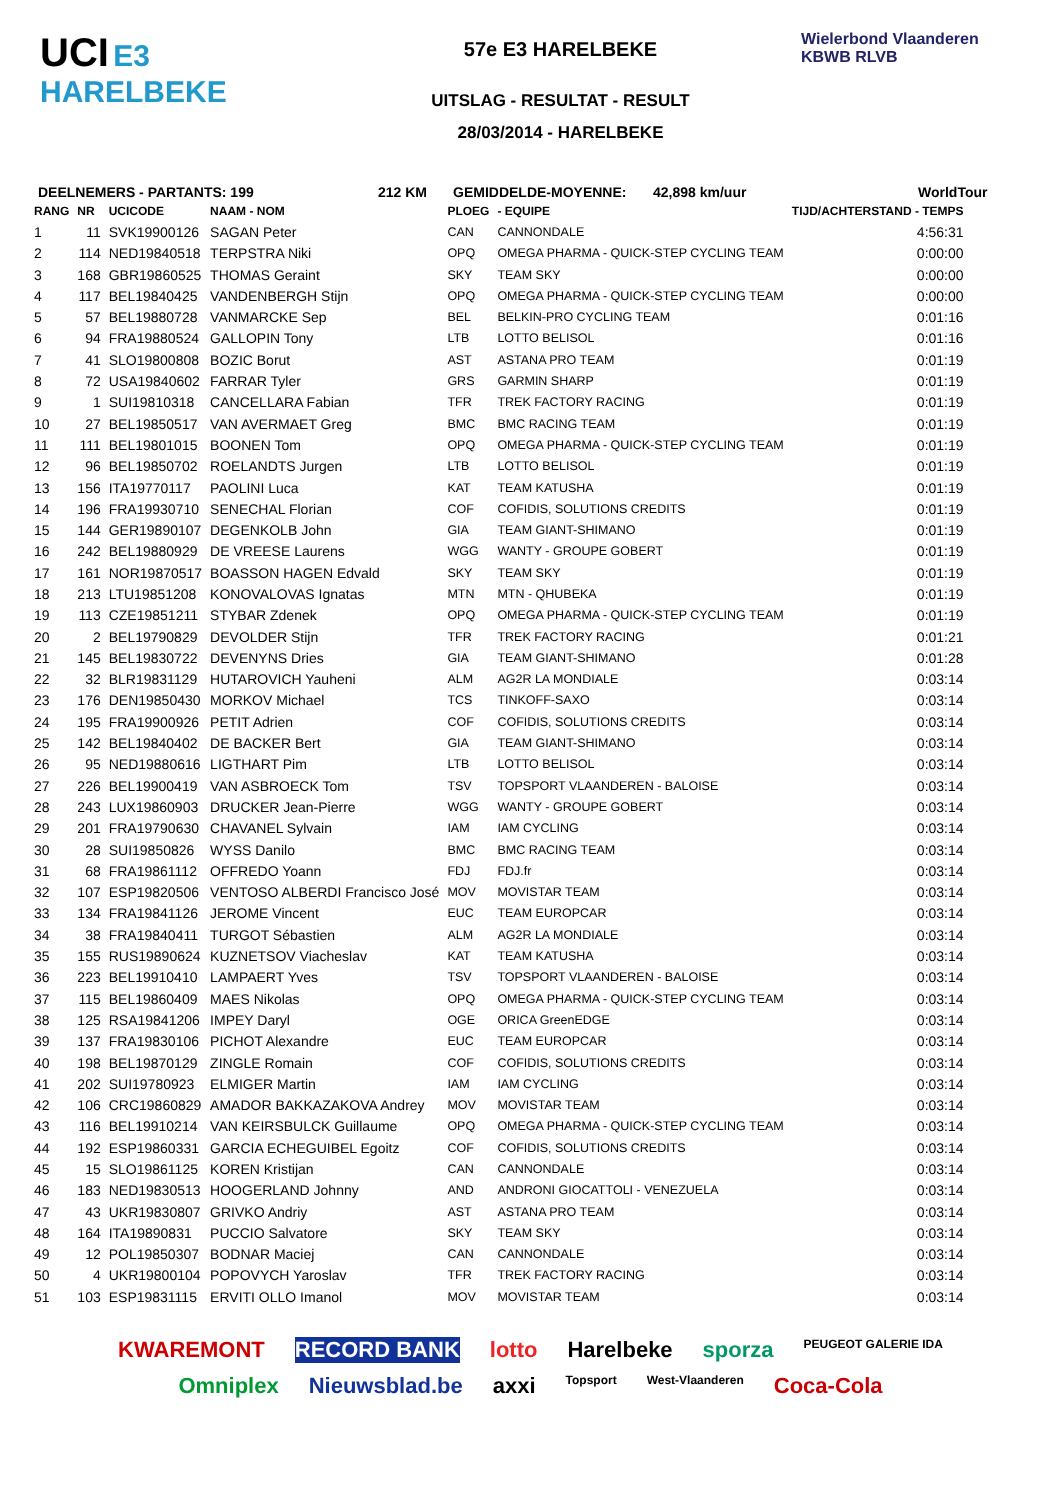UCI E3 HARELBEKE
57e E3 HARELBEKE
UITSLAG - RESULTAT - RESULT
28/03/2014 - HARELBEKE
Wielerbond Vlaanderen KBWB RLVB
DEELNEMERS - PARTANTS: 199 212 KM GEMIDDELDE-MOYENNE: 42,898 km/uur WorldTour
| RANG | NR | UCICODE | NAAM - NOM | PLOEG | - EQUIPE | TIJD/ACHTERSTAND - TEMPS |
| --- | --- | --- | --- | --- | --- | --- |
| 1 | 11 | SVK19900126 | SAGAN Peter | CAN | CANNONDALE | 4:56:31 |
| 2 | 114 | NED19840518 | TERPSTRA Niki | OPQ | OMEGA PHARMA - QUICK-STEP CYCLING TEAM | 0:00:00 |
| 3 | 168 | GBR19860525 | THOMAS Geraint | SKY | TEAM SKY | 0:00:00 |
| 4 | 117 | BEL19840425 | VANDENBERGH Stijn | OPQ | OMEGA PHARMA - QUICK-STEP CYCLING TEAM | 0:00:00 |
| 5 | 57 | BEL19880728 | VANMARCKE Sep | BEL | BELKIN-PRO CYCLING TEAM | 0:01:16 |
| 6 | 94 | FRA19880524 | GALLOPIN Tony | LTB | LOTTO BELISOL | 0:01:16 |
| 7 | 41 | SLO19800808 | BOZIC Borut | AST | ASTANA PRO TEAM | 0:01:19 |
| 8 | 72 | USA19840602 | FARRAR Tyler | GRS | GARMIN SHARP | 0:01:19 |
| 9 | 1 | SUI19810318 | CANCELLARA Fabian | TFR | TREK FACTORY RACING | 0:01:19 |
| 10 | 27 | BEL19850517 | VAN AVERMAET Greg | BMC | BMC RACING TEAM | 0:01:19 |
| 11 | 111 | BEL19801015 | BOONEN Tom | OPQ | OMEGA PHARMA - QUICK-STEP CYCLING TEAM | 0:01:19 |
| 12 | 96 | BEL19850702 | ROELANDTS Jurgen | LTB | LOTTO BELISOL | 0:01:19 |
| 13 | 156 | ITA19770117 | PAOLINI Luca | KAT | TEAM KATUSHA | 0:01:19 |
| 14 | 196 | FRA19930710 | SENECHAL Florian | COF | COFIDIS, SOLUTIONS CREDITS | 0:01:19 |
| 15 | 144 | GER19890107 | DEGENKOLB John | GIA | TEAM GIANT-SHIMANO | 0:01:19 |
| 16 | 242 | BEL19880929 | DE VREESE Laurens | WGG | WANTY - GROUPE GOBERT | 0:01:19 |
| 17 | 161 | NOR19870517 | BOASSON HAGEN Edvald | SKY | TEAM SKY | 0:01:19 |
| 18 | 213 | LTU19851208 | KONOVALOVAS Ignatas | MTN | MTN - QHUBEKA | 0:01:19 |
| 19 | 113 | CZE19851211 | STYBAR Zdenek | OPQ | OMEGA PHARMA - QUICK-STEP CYCLING TEAM | 0:01:19 |
| 20 | 2 | BEL19790829 | DEVOLDER Stijn | TFR | TREK FACTORY RACING | 0:01:21 |
| 21 | 145 | BEL19830722 | DEVENYNS Dries | GIA | TEAM GIANT-SHIMANO | 0:01:28 |
| 22 | 32 | BLR19831129 | HUTAROVICH Yauheni | ALM | AG2R LA MONDIALE | 0:03:14 |
| 23 | 176 | DEN19850430 | MORKOV Michael | TCS | TINKOFF-SAXO | 0:03:14 |
| 24 | 195 | FRA19900926 | PETIT Adrien | COF | COFIDIS, SOLUTIONS CREDITS | 0:03:14 |
| 25 | 142 | BEL19840402 | DE BACKER Bert | GIA | TEAM GIANT-SHIMANO | 0:03:14 |
| 26 | 95 | NED19880616 | LIGTHART Pim | LTB | LOTTO BELISOL | 0:03:14 |
| 27 | 226 | BEL19900419 | VAN ASBROECK Tom | TSV | TOPSPORT VLAANDEREN - BALOISE | 0:03:14 |
| 28 | 243 | LUX19860903 | DRUCKER Jean-Pierre | WGG | WANTY - GROUPE GOBERT | 0:03:14 |
| 29 | 201 | FRA19790630 | CHAVANEL Sylvain | IAM | IAM CYCLING | 0:03:14 |
| 30 | 28 | SUI19850826 | WYSS Danilo | BMC | BMC RACING TEAM | 0:03:14 |
| 31 | 68 | FRA19861112 | OFFREDO Yoann | FDJ | FDJ.fr | 0:03:14 |
| 32 | 107 | ESP19820506 | VENTOSO ALBERDI Francisco José | MOV | MOVISTAR TEAM | 0:03:14 |
| 33 | 134 | FRA19841126 | JEROME Vincent | EUC | TEAM EUROPCAR | 0:03:14 |
| 34 | 38 | FRA19840411 | TURGOT Sébastien | ALM | AG2R LA MONDIALE | 0:03:14 |
| 35 | 155 | RUS19890624 | KUZNETSOV Viacheslav | KAT | TEAM KATUSHA | 0:03:14 |
| 36 | 223 | BEL19910410 | LAMPAERT Yves | TSV | TOPSPORT VLAANDEREN - BALOISE | 0:03:14 |
| 37 | 115 | BEL19860409 | MAES Nikolas | OPQ | OMEGA PHARMA - QUICK-STEP CYCLING TEAM | 0:03:14 |
| 38 | 125 | RSA19841206 | IMPEY Daryl | OGE | ORICA GreenEDGE | 0:03:14 |
| 39 | 137 | FRA19830106 | PICHOT Alexandre | EUC | TEAM EUROPCAR | 0:03:14 |
| 40 | 198 | BEL19870129 | ZINGLE Romain | COF | COFIDIS, SOLUTIONS CREDITS | 0:03:14 |
| 41 | 202 | SUI19780923 | ELMIGER Martin | IAM | IAM CYCLING | 0:03:14 |
| 42 | 106 | CRC19860829 | AMADOR BAKKAZAKOVA Andrey | MOV | MOVISTAR TEAM | 0:03:14 |
| 43 | 116 | BEL19910214 | VAN KEIRSBULCK Guillaume | OPQ | OMEGA PHARMA - QUICK-STEP CYCLING TEAM | 0:03:14 |
| 44 | 192 | ESP19860331 | GARCIA ECHEGUIBEL Egoitz | COF | COFIDIS, SOLUTIONS CREDITS | 0:03:14 |
| 45 | 15 | SLO19861125 | KOREN Kristijan | CAN | CANNONDALE | 0:03:14 |
| 46 | 183 | NED19830513 | HOOGERLAND Johnny | AND | ANDRONI GIOCATTOLI - VENEZUELA | 0:03:14 |
| 47 | 43 | UKR19830807 | GRIVKO Andriy | AST | ASTANA PRO TEAM | 0:03:14 |
| 48 | 164 | ITA19890831 | PUCCIO Salvatore | SKY | TEAM SKY | 0:03:14 |
| 49 | 12 | POL19850307 | BODNAR Maciej | CAN | CANNONDALE | 0:03:14 |
| 50 | 4 | UKR19800104 | POPOVYCH Yaroslav | TFR | TREK FACTORY RACING | 0:03:14 |
| 51 | 103 | ESP19831115 | ERVITI OLLO Imanol | MOV | MOVISTAR TEAM | 0:03:14 |
KWAREMONT RECORD BANK lotto Harelbeke sporza PEUGEOT GALERIE IDA
Omniplex Nieuwsblad.be axxi Topsport West-Vlaanderen Coca-Cola